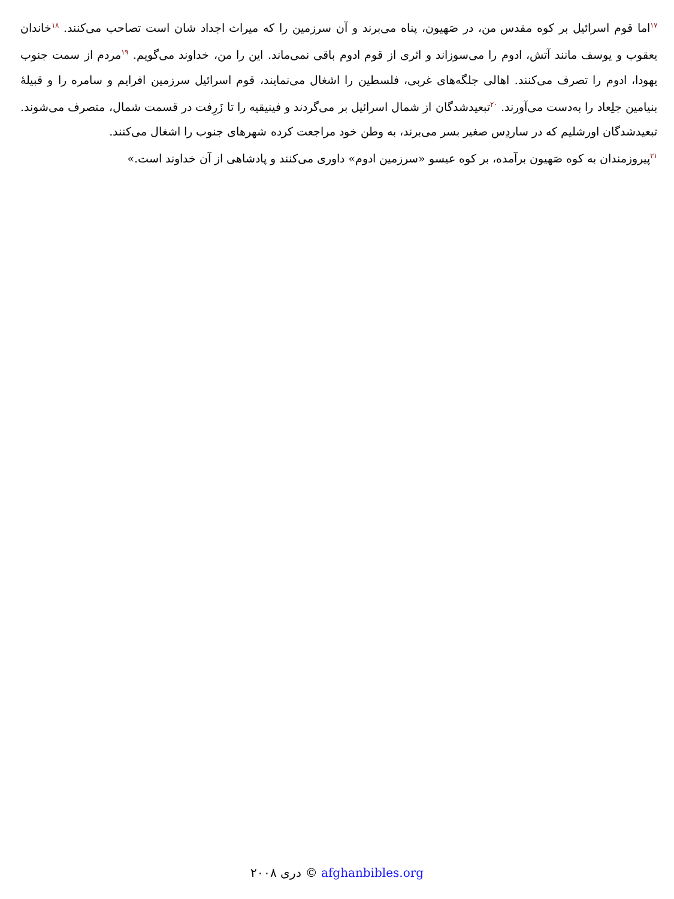<sup>۱۷</sup> اما قوم اسرائیل بر کوه مقدس من، در صَهیون، پناه می‌برند و آن سرزمین را که میراث اجداد شان است تصاحب می‌کنند. <sup>۱۸</sup>خاندان یعقوب و یوسف مانند آتش، ادوم را می‌سوزاند و اثری از قوم ادوم باقی نمی‌ماند. این را من، خداوند می‌گویم. <sup>۱۹</sup>مردم از سمت جنوب یهودا، ادوم را تصرف می‌کنند. اهالی جلگه‌های غربی، فلسطین را اشغال می‌نمایند، قوم اسرائیل سرزمین افرایم و سامره را و قبیلهٔ بنیامین جلِعاد را به‌دست می‌آورند. <sup>۲۰</sup>تبعیدشدگان از شمال اسرائیل بر می‌گردند و فینیقیه را تا زَرِفت در قسمت شمال، متصرف می‌شوند. تبعیدشدگان اورشلیم که در ساردِس صغیر بسر می‌برند، به وطن خود مراجعت کرده شهرهای جنوب را اشغال می‌کنند.
<sup>۲۱</sup> پیروزمندان به کوه صَهیون برآمده، بر کوه عیسو «سرزمین ادوم» داوری می‌کنند و پادشاهی از آن خداوند است.»
دری ۲۰۰۸ © afghanbibles.org